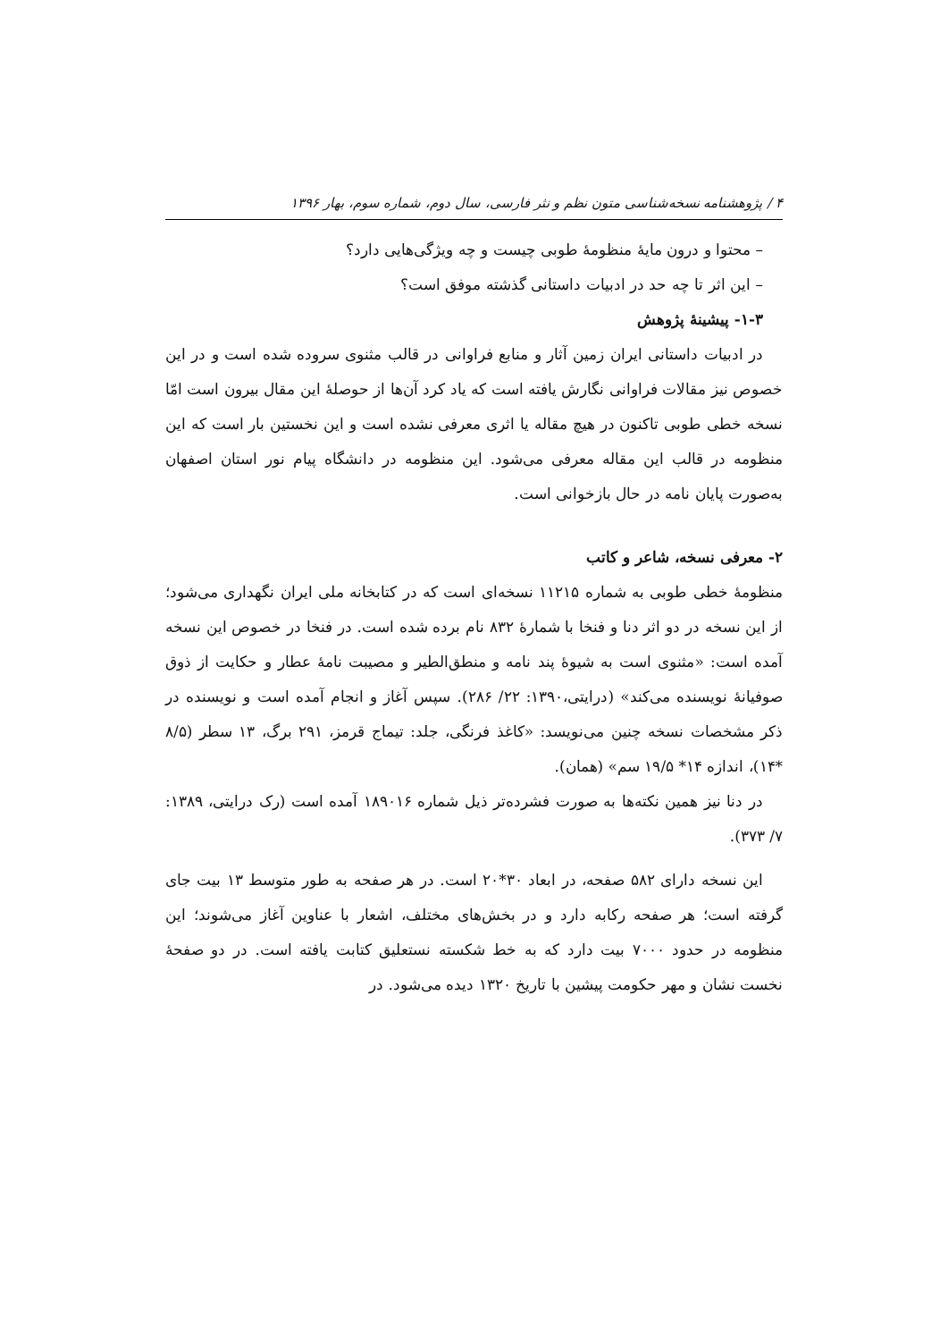۴ / پژوهشنامه نسخه‌شناسی متون نظم و نثر فارسی، سال دوم، شماره سوم، بهار ۱۳۹۶
– محتوا و درون مایهٔ منظومهٔ طوبی چیست و چه ویژگی‌هایی دارد؟
– این اثر تا چه حد در ادبیات داستانی گذشته موفق است؟
۱-۳- پیشینهٔ پژوهش
در ادبیات داستانی ایران زمین آثار و منابع فراوانی در قالب مثنوی سروده شده است و در این خصوص نیز مقالات فراوانی نگارش یافته است که یاد کرد آن‌ها از حوصلهٔ این مقال بیرون است امّا نسخه خطی طوبی تاکنون در هیچ مقاله یا اثری معرفی نشده است و این نخستین بار است که این منظومه در قالب این مقاله معرفی می‌شود. این منظومه در دانشگاه پیام نور استان اصفهان به‌صورت پایان نامه در حال بازخوانی است.
۲- معرفی نسخه، شاعر و کاتب
منظومهٔ خطی طوبی به شماره ۱۱۲۱۵ نسخه‌ای است که در کتابخانه ملی ایران نگهداری می‌شود؛ از این نسخه در دو اثر دنا و فنخا با شمارهٔ ۸۳۲ نام برده شده است. در فنخا در خصوص این نسخه آمده است: «مثنوی است به شیوهٔ پند نامه و منطق‌الطیر و مصیبت نامهٔ عطار و حکایت از ذوق صوفیانهٔ نویسنده می‌کند» (درایتی،۱۳۹۰: ۲۲/ ۲۸۶). سپس آغاز و انجام آمده است و نویسنده در ذکر مشخصات نسخه چنین می‌نویسد: «کاغذ فرنگی، جلد: تیماج قرمز، ۲۹۱ برگ، ۱۳ سطر (۸/۵ *۱۴)، اندازه ۱۴* ۱۹/۵ سم» (همان).
در دنا نیز همین نکته‌ها به صورت فشرده‌تر ذیل شماره ۱۸۹۰۱۶ آمده است (رک درایتی، ۱۳۸۹: ۷/ ۳۷۳).
این نسخه دارای ۵۸۲ صفحه، در ابعاد ۳۰*۲۰ است. در هر صفحه به طور متوسط ۱۳ بیت جای گرفته است؛ هر صفحه رکابه دارد و در بخش‌های مختلف، اشعار با عناوین آغاز می‌شوند؛ این منظومه در حدود ۷۰۰۰ بیت دارد که به خط شکسته نستعلیق کتابت یافته است. در دو صفحهٔ نخست نشان و مهر حکومت پیشین با تاریخ ۱۳۲۰ دیده می‌شود. در